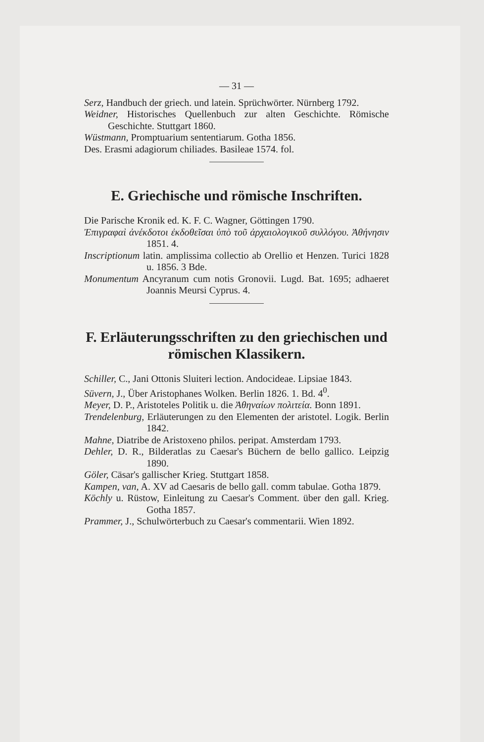— 31 —
Serz, Handbuch der griech. und latein. Sprüchwörter. Nürnberg 1792.
Weidner, Historisches Quellenbuch zur alten Geschichte. Römische Geschichte. Stuttgart 1860.
Wüstmann, Promptuarium sententiarum. Gotha 1856.
Des. Erasmi adagiorum chiliades. Basileae 1574. fol.
E. Griechische und römische Inschriften.
Die Parische Kronik ed. K. F. C. Wagner, Göttingen 1790.
Ἐπιγραφαὶ ἀνέκδοτοι ἐκδοθεῖσαι ὑπὸ τοῦ ἀρχαιολογικοῦ συλλόγου. Ἀθήνησιν 1851. 4.
Inscriptionum latin. amplissima collectio ab Orellio et Henzen. Turici 1828 u. 1856. 3 Bde.
Monumentum Ancyranum cum notis Gronovii. Lugd. Bat. 1695; adhaeret Joannis Meursi Cyprus. 4.
F. Erläuterungsschriften zu den griechischen und römischen Klassikern.
Schiller, C., Jani Ottonis Sluiteri lection. Andocideae. Lipsiae 1843.
Süvern, J., Über Aristophanes Wolken. Berlin 1826. 1. Bd. 4<sup>0</sup>.
Meyer, D. P., Aristoteles Politik u. die Ἀθηναίων πολιτεία. Bonn 1891.
Trendelenburg, Erläuterungen zu den Elementen der aristotel. Logik. Berlin 1842.
Mahne, Diatribe de Aristoxeno philos. peripat. Amsterdam 1793.
Dehler, D. R., Bilderatlas zu Caesar's Büchern de bello gallico. Leipzig 1890.
Göler, Cäsar's gallischer Krieg. Stuttgart 1858.
Kampen, van, A. XV ad Caesaris de bello gall. comm tabulae. Gotha 1879.
Köchly u. Rüstow, Einleitung zu Caesar's Comment. über den gall. Krieg. Gotha 1857.
Prammer, J., Schulwörterbuch zu Caesar's commentarii. Wien 1892.